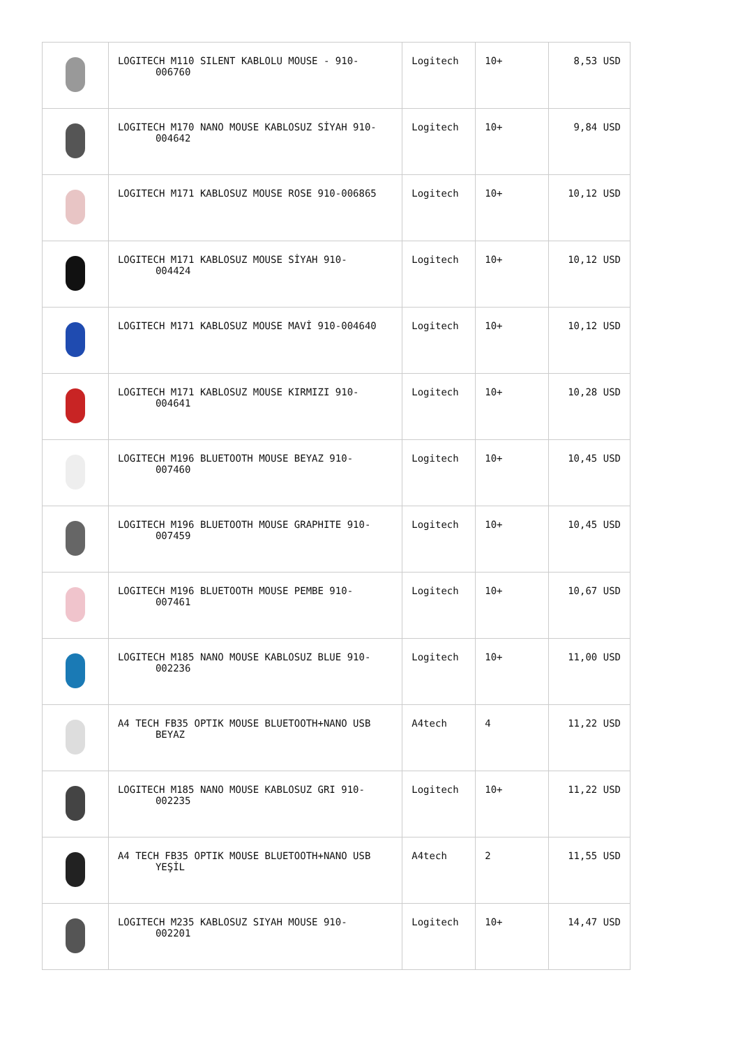| | LOGITECH M110 SILENT KABLOLU MOUSE - 910- 006760 | Logitech | 10+ | 8,53 USD |
| | LOGITECH M170 NANO MOUSE KABLOSUZ SİYAH 910- 004642 | Logitech | 10+ | 9,84 USD |
| | LOGITECH M171 KABLOSUZ MOUSE ROSE 910-006865 | Logitech | 10+ | 10,12 USD |
| | LOGITECH M171 KABLOSUZ MOUSE SİYAH 910- 004424 | Logitech | 10+ | 10,12 USD |
| | LOGITECH M171 KABLOSUZ MOUSE MAVİ 910-004640 | Logitech | 10+ | 10,12 USD |
| | LOGITECH M171 KABLOSUZ MOUSE KIRMIZI 910- 004641 | Logitech | 10+ | 10,28 USD |
| | LOGITECH M196 BLUETOOTH MOUSE BEYAZ 910- 007460 | Logitech | 10+ | 10,45 USD |
| | LOGITECH M196 BLUETOOTH MOUSE GRAPHITE 910- 007459 | Logitech | 10+ | 10,45 USD |
| | LOGITECH M196 BLUETOOTH MOUSE PEMBE 910- 007461 | Logitech | 10+ | 10,67 USD |
| | LOGITECH M185 NANO MOUSE KABLOSUZ BLUE 910- 002236 | Logitech | 10+ | 11,00 USD |
| | A4 TECH FB35 OPTIK MOUSE BLUETOOTH+NANO USB BEYAZ | A4tech | 4 | 11,22 USD |
| | LOGITECH M185 NANO MOUSE KABLOSUZ GRI 910- 002235 | Logitech | 10+ | 11,22 USD |
| | A4 TECH FB35 OPTIK MOUSE BLUETOOTH+NANO USB YEŞİL | A4tech | 2 | 11,55 USD |
| | LOGITECH M235 KABLOSUZ SIYAH MOUSE 910- 002201 | Logitech | 10+ | 14,47 USD |